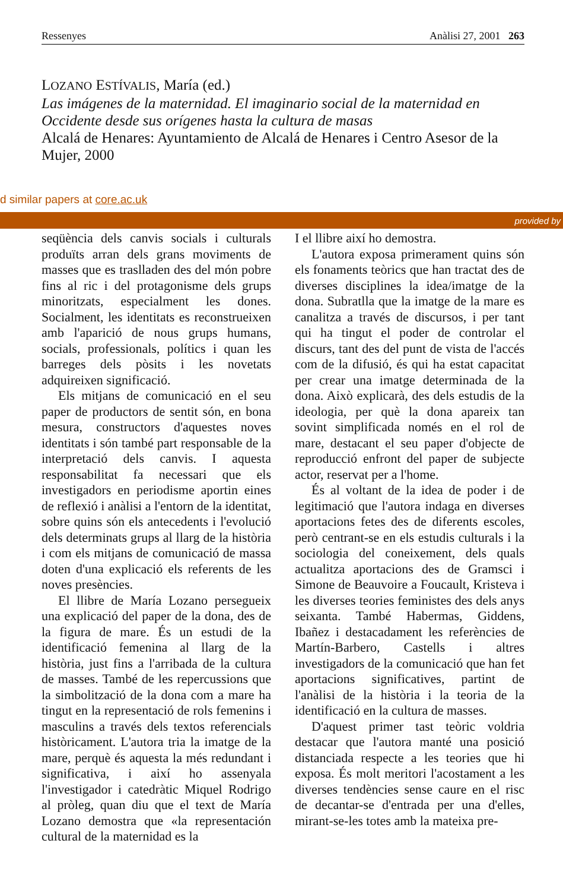Ressenyes Anàlisi 27, 2001 263
LOZANO ESTÍVALIS, María (ed.)
Las imágenes de la maternidad. El imaginario social de la maternidad en Occidente desde sus orígenes hasta la cultura de masas
Alcalá de Henares: Ayuntamiento de Alcalá de Henares i Centro Asesor de la Mujer, 2000
d similar papers at core.ac.uk
provided by
seqüència dels canvis socials i culturals produïts arran dels grans moviments de masses que es traslladen des del món pobre fins al ric i del protagonisme dels grups minoritzats, especialment les dones. Socialment, les identitats es reconstrueixen amb l'aparició de nous grups humans, socials, professionals, polítics i quan les barreges dels pòsits i les novetats adquireixen significació.
Els mitjans de comunicació en el seu paper de productors de sentit són, en bona mesura, constructors d'aquestes noves identitats i són també part responsable de la interpretació dels canvis. I aquesta responsabilitat fa necessari que els investigadors en periodisme aportin eines de reflexió i anàlisi a l'entorn de la identitat, sobre quins són els antecedents i l'evolució dels determinats grups al llarg de la història i com els mitjans de comunicació de massa doten d'una explicació els referents de les noves presències.
El llibre de María Lozano persegueix una explicació del paper de la dona, des de la figura de mare. És un estudi de la identificació femenina al llarg de la història, just fins a l'arribada de la cultura de masses. També de les repercussions que la simbolització de la dona com a mare ha tingut en la representació de rols femenins i masculins a través dels textos referencials històricament. L'autora tria la imatge de la mare, perquè és aquesta la més redundant i significativa, i així ho assenyala l'investigador i catedràtic Miquel Rodrigo al pròleg, quan diu que el text de María Lozano demostra que «la representación cultural de la maternidad es la
I el llibre així ho demostra.
L'autora exposa primerament quins són els fonaments teòrics que han tractat des de diverses disciplines la idea/imatge de la dona. Subratlla que la imatge de la mare es canalitza a través de discursos, i per tant qui ha tingut el poder de controlar el discurs, tant des del punt de vista de l'accés com de la difusió, és qui ha estat capacitat per crear una imatge determinada de la dona. Això explicarà, des dels estudis de la ideologia, per què la dona apareix tan sovint simplificada només en el rol de mare, destacant el seu paper d'objecte de reproducció enfront del paper de subjecte actor, reservat per a l'home.
És al voltant de la idea de poder i de legitimació que l'autora indaga en diverses aportacions fetes des de diferents escoles, però centrant-se en els estudis culturals i la sociologia del coneixement, dels quals actualitza aportacions des de Gramsci i Simone de Beauvoire a Foucault, Kristeva i les diverses teories feministes des dels anys seixanta. També Habermas, Giddens, Ibañez i destacadament les referències de Martín-Barbero, Castells i altres investigadors de la comunicació que han fet aportacions significatives, partint de l'anàlisi de la història i la teoria de la identificació en la cultura de masses.
D'aquest primer tast teòric voldria destacar que l'autora manté una posició distanciada respecte a les teories que hi exposa. És molt meritori l'acostament a les diverses tendències sense caure en el risc de decantar-se d'entrada per una d'elles, mirant-se-les totes amb la mateixa pre-